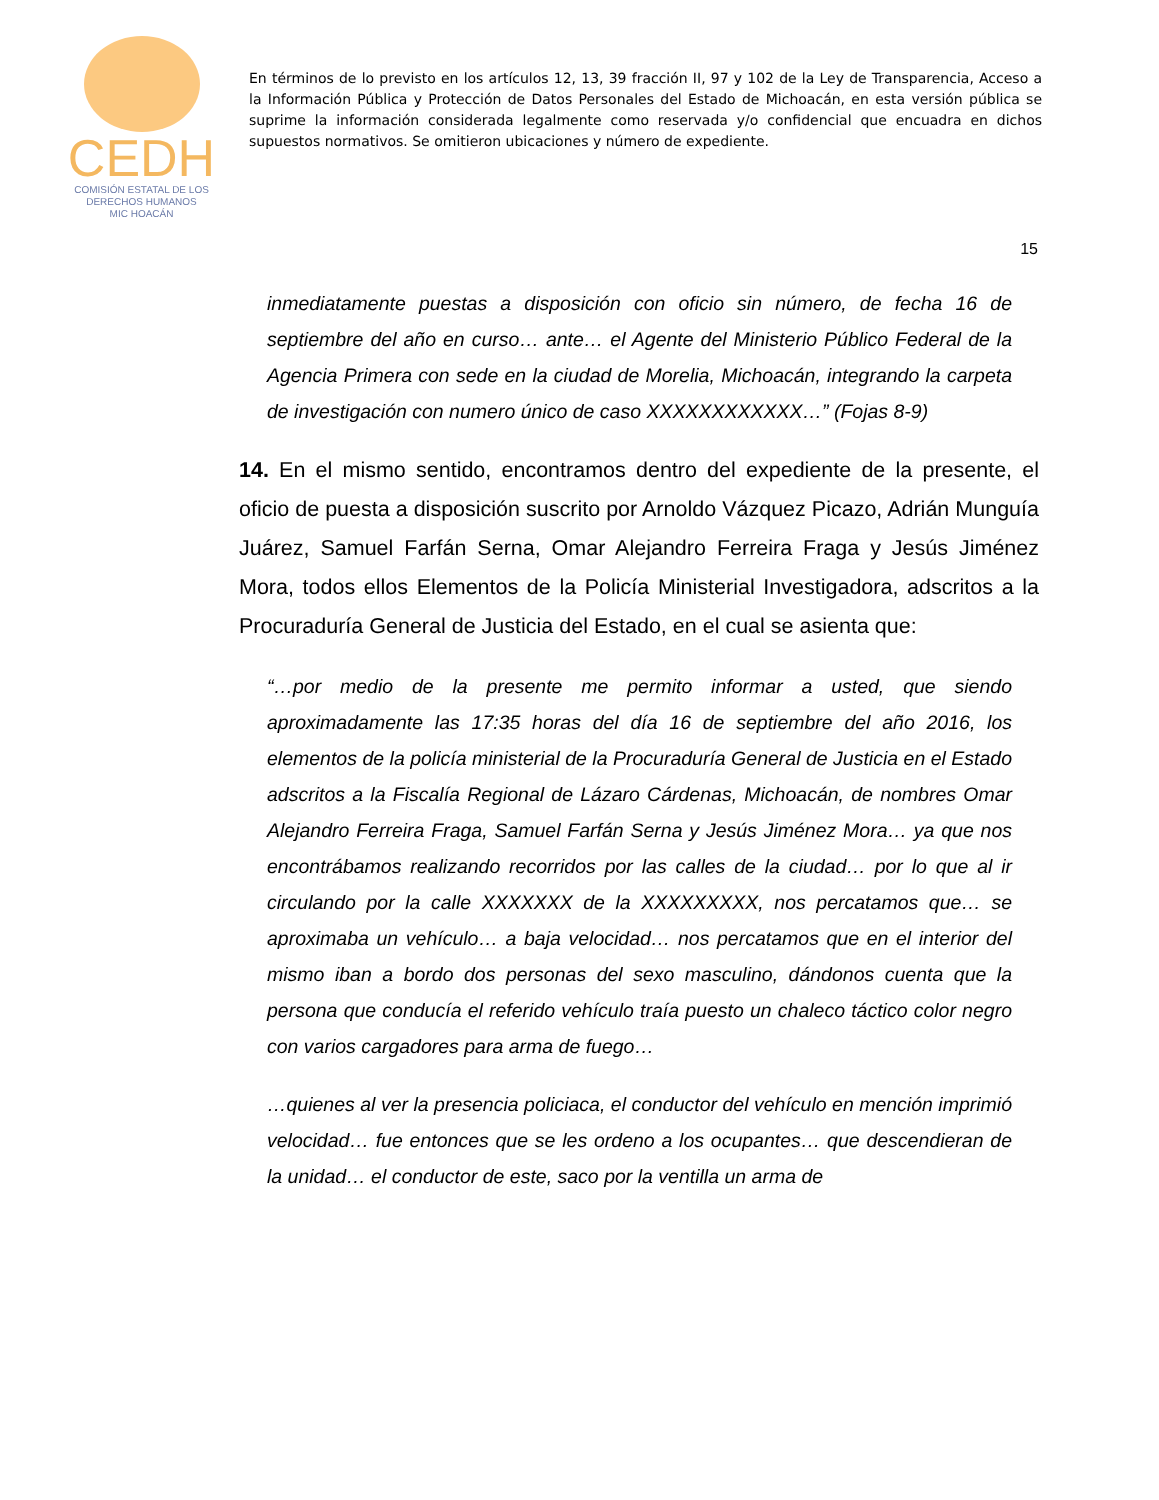CEDH
COMISIÓN ESTATAL DE LOS
DERECHOS HUMANOS
MIC HOACÁN
En términos de lo previsto en los artículos 12, 13, 39 fracción II, 97 y 102 de la Ley de Transparencia, Acceso a la Información Pública y Protección de Datos Personales del Estado de Michoacán, en esta versión pública se suprime la información considerada legalmente como reservada y/o confidencial que encuadra en dichos supuestos normativos. Se omitieron ubicaciones y número de expediente.
15
inmediatamente puestas a disposición con oficio sin número, de fecha 16 de septiembre del año en curso… ante… el Agente del Ministerio Público Federal de la Agencia Primera con sede en la ciudad de Morelia, Michoacán, integrando la carpeta de investigación con numero único de caso XXXXXXXXXXXX…” (Fojas 8-9)
14. En el mismo sentido, encontramos dentro del expediente de la presente, el oficio de puesta a disposición suscrito por Arnoldo Vázquez Picazo, Adrián Munguía Juárez, Samuel Farfán Serna, Omar Alejandro Ferreira Fraga y Jesús Jiménez Mora, todos ellos Elementos de la Policía Ministerial Investigadora, adscritos a la Procuraduría General de Justicia del Estado, en el cual se asienta que:
“…por medio de la presente me permito informar a usted, que siendo aproximadamente las 17:35 horas del día 16 de septiembre del año 2016, los elementos de la policía ministerial de la Procuraduría General de Justicia en el Estado adscritos a la Fiscalía Regional de Lázaro Cárdenas, Michoacán, de nombres Omar Alejandro Ferreira Fraga, Samuel Farfán Serna y Jesús Jiménez Mora… ya que nos encontrábamos realizando recorridos por las calles de la ciudad… por lo que al ir circulando por la calle XXXXXXX de la XXXXXXXXX, nos percatamos que… se aproximaba un vehículo… a baja velocidad… nos percatamos que en el interior del mismo iban a bordo dos personas del sexo masculino, dándonos cuenta que la persona que conducía el referido vehículo traía puesto un chaleco táctico color negro con varios cargadores para arma de fuego…
…quienes al ver la presencia policiaca, el conductor del vehículo en mención imprimió velocidad… fue entonces que se les ordeno a los ocupantes… que descendieran de la unidad… el conductor de este, saco por la ventilla un arma de